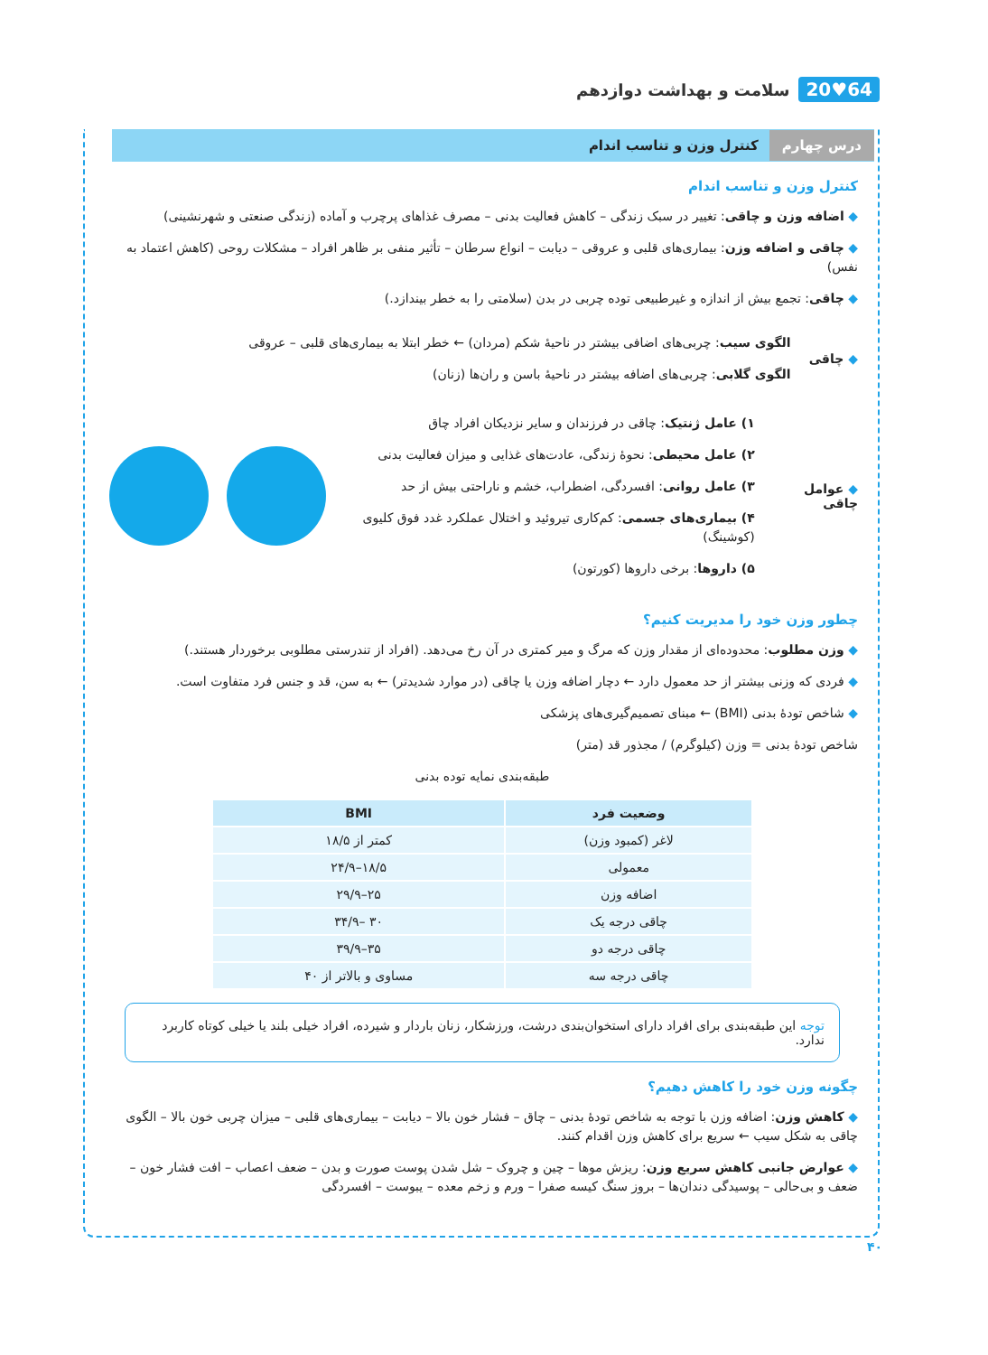سلامت و بهداشت دوازدهم 20♥64
درس چهارم کنترل وزن و تناسب اندام
کنترل وزن و تناسب اندام
◆ اضافه وزن و چاقی: تغییر در سبک زندگی – کاهش فعالیت بدنی – مصرف غذاهای پرچرب و آماده (زندگی صنعتی و شهرنشینی)
◆ چاقی و اضافه وزن: بیماری‌های قلبی و عروقی – دیابت – انواع سرطان – تأثیر منفی بر ظاهر افراد – مشکلات روحی (کاهش اعتماد به نفس)
◆ چاقی: تجمع بیش از اندازه و غیرطبیعی توده چربی در بدن (سلامتی را به خطر بیندازد.)
◆ چاقی
الگوی سیب: چربی‌های اضافی بیشتر در ناحیهٔ شکم (مردان) ← خطر ابتلا به بیماری‌های قلبی – عروقی
الگوی گلابی: چربی‌های اضافه بیشتر در ناحیهٔ باسن و ران‌ها (زنان)
◆ عوامل چاقی
۱) عامل ژنتیک: چاقی در فرزندان و سایر نزدیکان افراد چاق
۲) عامل محیطی: نحوهٔ زندگی، عادت‌های غذایی و میزان فعالیت بدنی
۳) عامل روانی: افسردگی، اضطراب، خشم و ناراحتی بیش از حد
۴) بیماری‌های جسمی: کم‌کاری تیروئید و اختلال عملکرد غدد فوق کلیوی (کوشینگ)
۵) داروها: برخی داروها (کورتون)
چطور وزن خود را مدیریت کنیم؟
◆ وزن مطلوب: محدوده‌ای از مقدار وزن که مرگ و میر کمتری در آن رخ می‌دهد. (افراد از تندرستی مطلوبی برخوردار هستند.)
◆ فردی که وزنی بیشتر از حد معمول دارد ← دچار اضافه وزن یا چاقی (در موارد شدیدتر) ← به سن، قد و جنس فرد متفاوت است.
◆ شاخص تودهٔ بدنی (BMI) ← مبنای تصمیم‌گیری‌های پزشکی
شاخص تودهٔ بدنی = وزن (کیلوگرم) / مجذور قد (متر)
طبقه‌بندی نمایه توده بدنی
| وضعیت فرد | BMI |
| --- | --- |
| لاغر (کمبود وزن) | کمتر از ۱۸/۵ |
| معمولی | ۱۸/۵–۲۴/۹ |
| اضافه وزن | ۲۵–۲۹/۹ |
| چاقی درجه یک | ۳۰ –۳۴/۹ |
| چاقی درجه دو | ۳۵–۳۹/۹ |
| چاقی درجه سه | مساوی و بالاتر از ۴۰ |
توجه این طبقه‌بندی برای افراد دارای استخوان‌بندی درشت، ورزشکار، زنان باردار و شیرده، افراد خیلی بلند یا خیلی کوتاه کاربرد ندارد.
چگونه وزن خود را کاهش دهیم؟
◆ کاهش وزن: اضافه وزن با توجه به شاخص تودهٔ بدنی – چاق – فشار خون بالا – دیابت – بیماری‌های قلبی – میزان چربی خون بالا – الگوی چاقی به شکل سیب ← سریع برای کاهش وزن اقدام کنند.
◆ عوارض جانبی کاهش سریع وزن: ریزش موها – چین و چروک – شل شدن پوست صورت و بدن – ضعف اعصاب – افت فشار خون – ضعف و بی‌حالی – پوسیدگی دندان‌ها – بروز سنگ کیسه صفرا – ورم و زخم معده – یبوست – افسردگی
۴۰